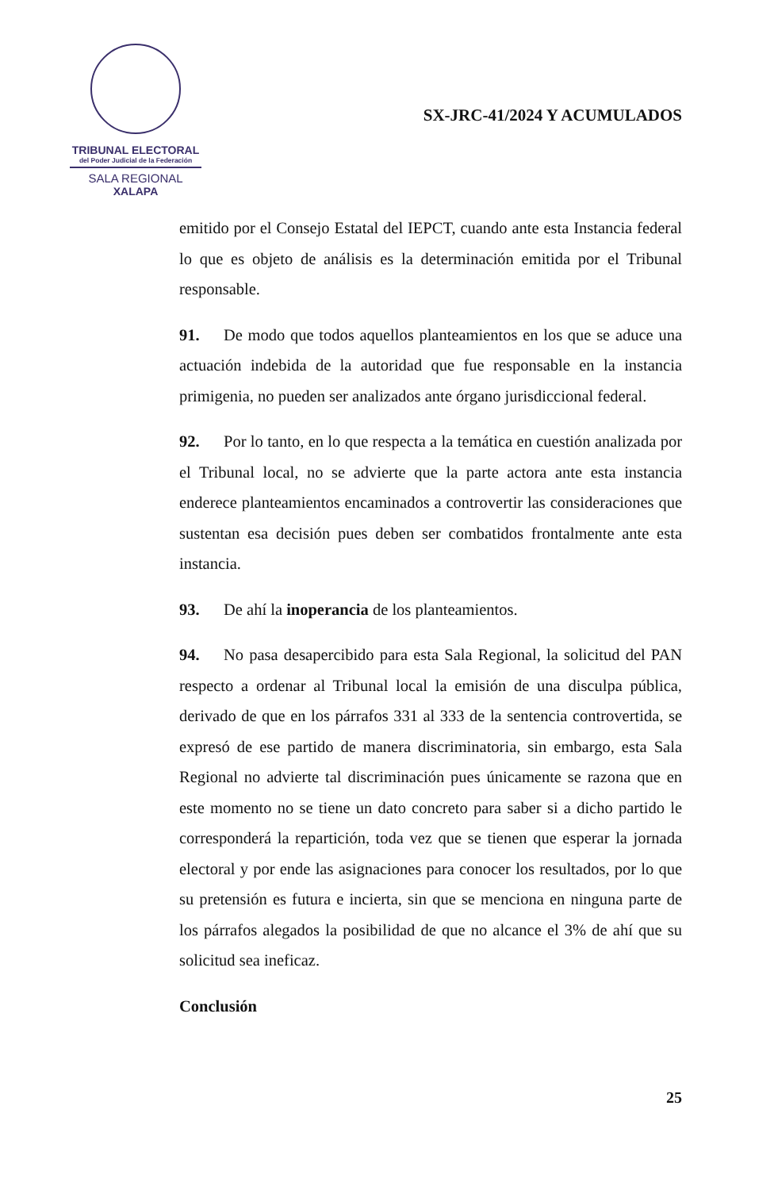TRIBUNAL ELECTORAL
del Poder Judicial de la Federación
SALA REGIONAL
XALAPA
SX-JRC-41/2024 Y ACUMULADOS
emitido por el Consejo Estatal del IEPCT, cuando ante esta Instancia federal lo que es objeto de análisis es la determinación emitida por el Tribunal responsable.
91. De modo que todos aquellos planteamientos en los que se aduce una actuación indebida de la autoridad que fue responsable en la instancia primigenia, no pueden ser analizados ante órgano jurisdiccional federal.
92. Por lo tanto, en lo que respecta a la temática en cuestión analizada por el Tribunal local, no se advierte que la parte actora ante esta instancia enderece planteamientos encaminados a controvertir las consideraciones que sustentan esa decisión pues deben ser combatidos frontalmente ante esta instancia.
93. De ahí la inoperancia de los planteamientos.
94. No pasa desapercibido para esta Sala Regional, la solicitud del PAN respecto a ordenar al Tribunal local la emisión de una disculpa pública, derivado de que en los párrafos 331 al 333 de la sentencia controvertida, se expresó de ese partido de manera discriminatoria, sin embargo, esta Sala Regional no advierte tal discriminación pues únicamente se razona que en este momento no se tiene un dato concreto para saber si a dicho partido le corresponderá la repartición, toda vez que se tienen que esperar la jornada electoral y por ende las asignaciones para conocer los resultados, por lo que su pretensión es futura e incierta, sin que se menciona en ninguna parte de los párrafos alegados la posibilidad de que no alcance el 3% de ahí que su solicitud sea ineficaz.
Conclusión
25